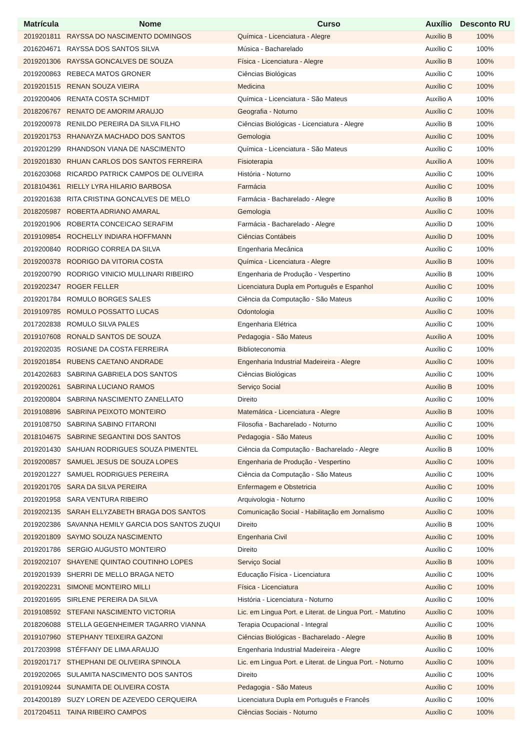| Matrícula | Nome | Curso | Auxílio | Desconto RU |
| --- | --- | --- | --- | --- |
| 2019201811 | RAYSSA DO NASCIMENTO DOMINGOS | Química - Licenciatura - Alegre | Auxílio B | 100% |
| 2016204671 | RAYSSA DOS SANTOS SILVA | Música - Bacharelado | Auxílio C | 100% |
| 2019201306 | RAYSSA GONCALVES DE SOUZA | Física - Licenciatura - Alegre | Auxílio B | 100% |
| 2019200863 | REBECA MATOS GRONER | Ciências Biológicas | Auxílio C | 100% |
| 2019201515 | RENAN SOUZA VIEIRA | Medicina | Auxílio C | 100% |
| 2019200406 | RENATA COSTA SCHMIDT | Química - Licenciatura - São Mateus | Auxílio A | 100% |
| 2018206767 | RENATO DE AMORIM ARAUJO | Geografia - Noturno | Auxílio C | 100% |
| 2019200978 | RENILDO PEREIRA DA SILVA FILHO | Ciências Biológicas - Licenciatura - Alegre | Auxílio B | 100% |
| 2019201753 | RHANAYZA MACHADO DOS SANTOS | Gemologia | Auxílio C | 100% |
| 2019201299 | RHANDSON VIANA DE NASCIMENTO | Química - Licenciatura - São Mateus | Auxílio C | 100% |
| 2019201830 | RHUAN CARLOS DOS SANTOS FERREIRA | Fisioterapia | Auxílio A | 100% |
| 2016203068 | RICARDO PATRICK CAMPOS DE OLIVEIRA | História - Noturno | Auxílio C | 100% |
| 2018104361 | RIELLY LYRA HILARIO BARBOSA | Farmácia | Auxílio C | 100% |
| 2019201638 | RITA CRISTINA GONCALVES DE MELO | Farmácia - Bacharelado - Alegre | Auxílio B | 100% |
| 2018205987 | ROBERTA ADRIANO AMARAL | Gemologia | Auxílio C | 100% |
| 2019201906 | ROBERTA CONCEICAO SERAFIM | Farmácia - Bacharelado - Alegre | Auxílio D | 100% |
| 2019109854 | ROCHELLY INDIARA HOFFMANN | Ciências Contábeis | Auxílio D | 100% |
| 2019200840 | RODRIGO CORREA DA SILVA | Engenharia Mecânica | Auxílio C | 100% |
| 2019200378 | RODRIGO DA VITORIA COSTA | Química - Licenciatura - Alegre | Auxílio B | 100% |
| 2019200790 | RODRIGO VINICIO MULLINARI RIBEIRO | Engenharia de Produção - Vespertino | Auxílio B | 100% |
| 2019202347 | ROGER FELLER | Licenciatura Dupla em Português e Espanhol | Auxílio C | 100% |
| 2019201784 | ROMULO BORGES SALES | Ciência da Computação - São Mateus | Auxílio C | 100% |
| 2019109785 | ROMULO POSSATTO LUCAS | Odontologia | Auxílio C | 100% |
| 2017202838 | ROMULO SILVA PALES | Engenharia Elétrica | Auxílio C | 100% |
| 2019107608 | RONALD SANTOS DE SOUZA | Pedagogia - São Mateus | Auxílio A | 100% |
| 2019202035 | ROSIANE DA COSTA FERREIRA | Biblioteconomia | Auxílio C | 100% |
| 2019201854 | RUBENS CAETANO ANDRADE | Engenharia Industrial Madeireira - Alegre | Auxílio C | 100% |
| 2014202683 | SABRINA GABRIELA DOS SANTOS | Ciências Biológicas | Auxílio C | 100% |
| 2019200261 | SABRINA LUCIANO RAMOS | Serviço Social | Auxílio B | 100% |
| 2019200804 | SABRINA NASCIMENTO ZANELLATO | Direito | Auxílio C | 100% |
| 2019108896 | SABRINA PEIXOTO MONTEIRO | Matemática - Licenciatura - Alegre | Auxílio B | 100% |
| 2019108750 | SABRINA SABINO FITARONI | Filosofia - Bacharelado - Noturno | Auxílio C | 100% |
| 2018104675 | SABRINE SEGANTINI DOS SANTOS | Pedagogia - São Mateus | Auxílio C | 100% |
| 2019201430 | SAHUAN RODRIGUES SOUZA PIMENTEL | Ciência da Computação - Bacharelado - Alegre | Auxílio B | 100% |
| 2019200857 | SAMUEL JESUS DE SOUZA LOPES | Engenharia de Produção - Vespertino | Auxílio C | 100% |
| 2019201227 | SAMUEL RODRIGUES PEREIRA | Ciência da Computação - São Mateus | Auxílio C | 100% |
| 2019201705 | SARA DA SILVA PEREIRA | Enfermagem e Obstetricia | Auxílio C | 100% |
| 2019201958 | SARA VENTURA RIBEIRO | Arquivologia - Noturno | Auxílio C | 100% |
| 2019202135 | SARAH ELLYZABETH BRAGA DOS SANTOS | Comunicação Social - Habilitação em Jornalismo | Auxílio C | 100% |
| 2019202386 | SAVANNA HEMILY GARCIA DOS SANTOS ZUQUI | Direito | Auxílio B | 100% |
| 2019201809 | SAYMO SOUZA NASCIMENTO | Engenharia Civil | Auxílio C | 100% |
| 2019201786 | SERGIO AUGUSTO MONTEIRO | Direito | Auxílio C | 100% |
| 2019202107 | SHAYENE QUINTAO COUTINHO LOPES | Serviço Social | Auxílio B | 100% |
| 2019201939 | SHERRI DE MELLO BRAGA NETO | Educação Física - Licenciatura | Auxílio C | 100% |
| 2019202231 | SIMONE MONTEIRO MILLI | Física - Licenciatura | Auxílio C | 100% |
| 2019201695 | SIRLENE PEREIRA DA SILVA | História - Licenciatura - Noturno | Auxílio C | 100% |
| 2019108592 | STEFANI NASCIMENTO VICTORIA | Lic. em Lingua Port. e Literat. de Lingua Port. - Matutino | Auxílio C | 100% |
| 2018206088 | STELLA GEGENHEIMER TAGARRO VIANNA | Terapia Ocupacional - Integral | Auxílio C | 100% |
| 2019107960 | STEPHANY TEIXEIRA GAZONI | Ciências Biológicas - Bacharelado - Alegre | Auxílio B | 100% |
| 2017203998 | STÉFFANY DE LIMA ARAUJO | Engenharia Industrial Madeireira - Alegre | Auxílio C | 100% |
| 2019201717 | STHEPHANI DE OLIVEIRA SPINOLA | Lic. em Lingua Port. e Literat. de Lingua Port. - Noturno | Auxílio C | 100% |
| 2019202065 | SULAMITA NASCIMENTO DOS SANTOS | Direito | Auxílio C | 100% |
| 2019109244 | SUNAMITA DE OLIVEIRA COSTA | Pedagogia - São Mateus | Auxílio C | 100% |
| 2014200189 | SUZY LOREN DE AZEVEDO CERQUEIRA | Licenciatura Dupla em Português e Francês | Auxílio C | 100% |
| 2017204511 | TAINA RIBEIRO CAMPOS | Ciências Sociais - Noturno | Auxílio C | 100% |